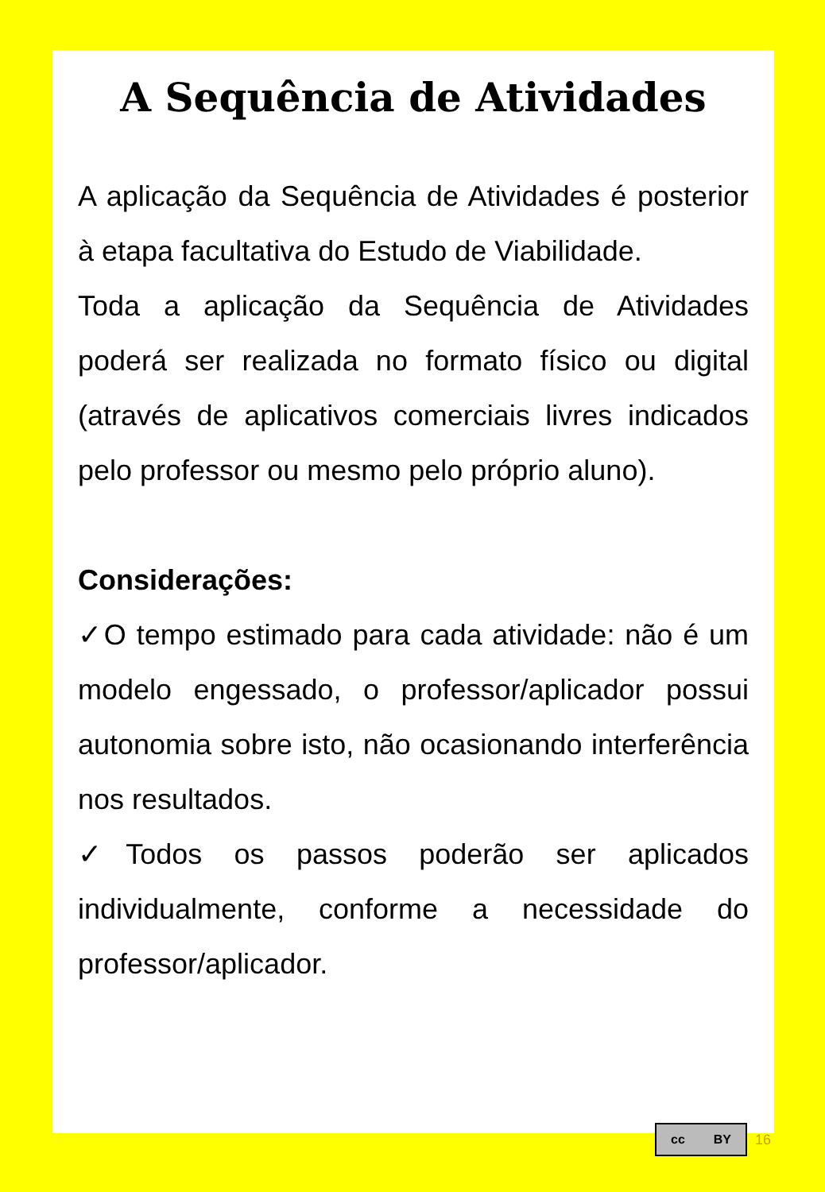A Sequência de Atividades
A aplicação da Sequência de Atividades é posterior à etapa facultativa do Estudo de Viabilidade.
Toda a aplicação da Sequência de Atividades poderá ser realizada no formato físico ou digital (através de aplicativos comerciais livres indicados pelo professor ou mesmo pelo próprio aluno).
Considerações:
✓O tempo estimado para cada atividade: não é um modelo engessado, o professor/aplicador possui autonomia sobre isto, não ocasionando interferência nos resultados.
✓Todos os passos poderão ser aplicados individualmente, conforme a necessidade do professor/aplicador.
cc BY
16